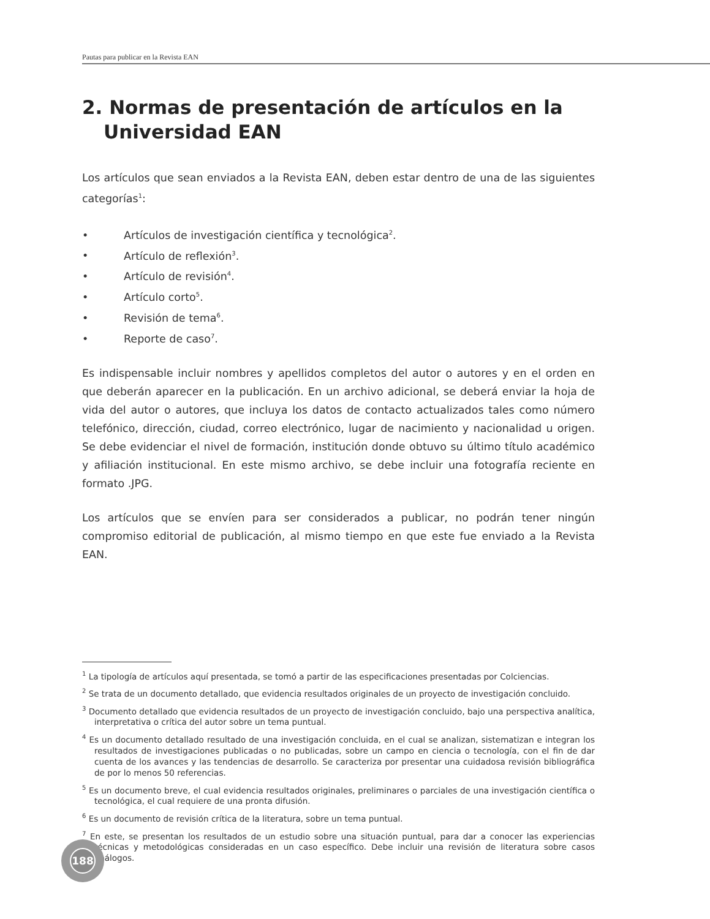Pautas para publicar en la Revista EAN
2. Normas de presentación de artículos en la Universidad EAN
Los artículos que sean enviados a la Revista EAN, deben estar dentro de una de las siguientes categorías<sup>1</sup>:
• Artículos de investigación científica y tecnológica<sup>2</sup>.
• Artículo de reflexión<sup>3</sup>.
• Artículo de revisión<sup>4</sup>.
• Artículo corto<sup>5</sup>.
• Revisión de tema<sup>6</sup>.
• Reporte de caso<sup>7</sup>.
Es indispensable incluir nombres y apellidos completos del autor o autores y en el orden en que deberán aparecer en la publicación. En un archivo adicional, se deberá enviar la hoja de vida del autor o autores, que incluya los datos de contacto actualizados tales como número telefónico, dirección, ciudad, correo electrónico, lugar de nacimiento y nacionalidad u origen. Se debe evidenciar el nivel de formación, institución donde obtuvo su último título académico y afiliación institucional. En este mismo archivo, se debe incluir una fotografía reciente en formato .JPG.
Los artículos que se envíen para ser considerados a publicar, no podrán tener ningún compromiso editorial de publicación, al mismo tiempo en que este fue enviado a la Revista EAN.
<sup>1</sup> La tipología de artículos aquí presentada, se tomó a partir de las especificaciones presentadas por Colciencias.
<sup>2</sup> Se trata de un documento detallado, que evidencia resultados originales de un proyecto de investigación concluido.
<sup>3</sup> Documento detallado que evidencia resultados de un proyecto de investigación concluido, bajo una perspectiva analítica, interpretativa o crítica del autor sobre un tema puntual.
<sup>4</sup> Es un documento detallado resultado de una investigación concluida, en el cual se analizan, sistematizan e integran los resultados de investigaciones publicadas o no publicadas, sobre un campo en ciencia o tecnología, con el fin de dar cuenta de los avances y las tendencias de desarrollo. Se caracteriza por presentar una cuidadosa revisión bibliográfica de por lo menos 50 referencias.
<sup>5</sup> Es un documento breve, el cual evidencia resultados originales, preliminares o parciales de una investigación científica o tecnológica, el cual requiere de una pronta difusión.
<sup>6</sup> Es un documento de revisión crítica de la literatura, sobre un tema puntual.
<sup>7</sup> En este, se presentan los resultados de un estudio sobre una situación puntual, para dar a conocer las experiencias técnicas y metodológicas consideradas en un caso específico. Debe incluir una revisión de literatura sobre casos análogos.
188